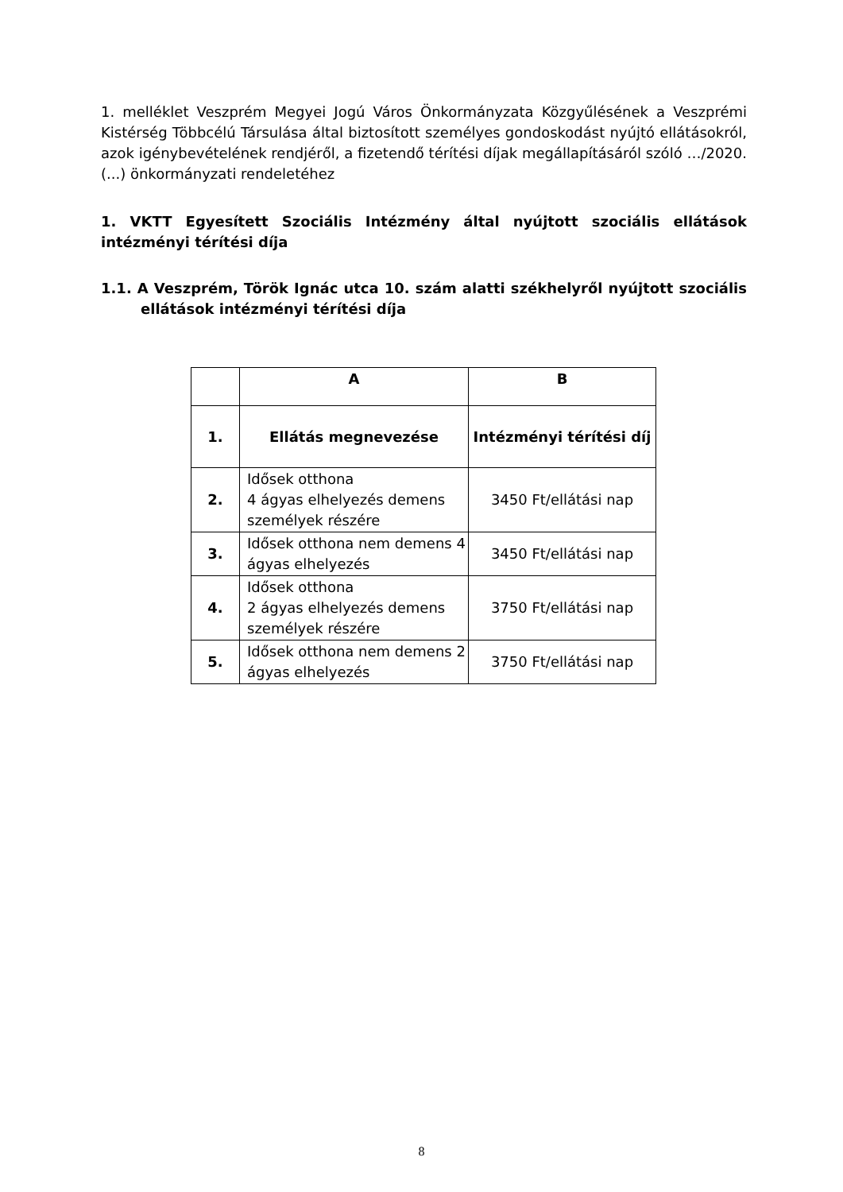1. melléklet Veszprém Megyei Jogú Város Önkormányzata Közgyűlésének a Veszprémi Kistérség Többcélú Társulása által biztosított személyes gondoskodást nyújtó ellátásokról, azok igénybevételének rendjéről, a fizetendő térítési díjak megállapításáról szóló …/2020. (...) önkormányzati rendeletéhez
1. VKTT Egyesített Szociális Intézmény által nyújtott szociális ellátások intézményi térítési díja
1.1. A Veszprém, Török Ignác utca 10. szám alatti székhelyről nyújtott szociális ellátások intézményi térítési díja
| | A | B |
| --- | --- | --- |
| 1. | Ellátás megnevezése | Intézményi térítési díj |
| 2. | Idősek otthona 4 ágyas elhelyezés demens személyek részére | 3450 Ft/ellátási nap |
| 3. | Idősek otthona nem demens 4 ágyas elhelyezés | 3450 Ft/ellátási nap |
| 4. | Idősek otthona 2 ágyas elhelyezés demens személyek részére | 3750 Ft/ellátási nap |
| 5. | Idősek otthona nem demens 2 ágyas elhelyezés | 3750 Ft/ellátási nap |
8